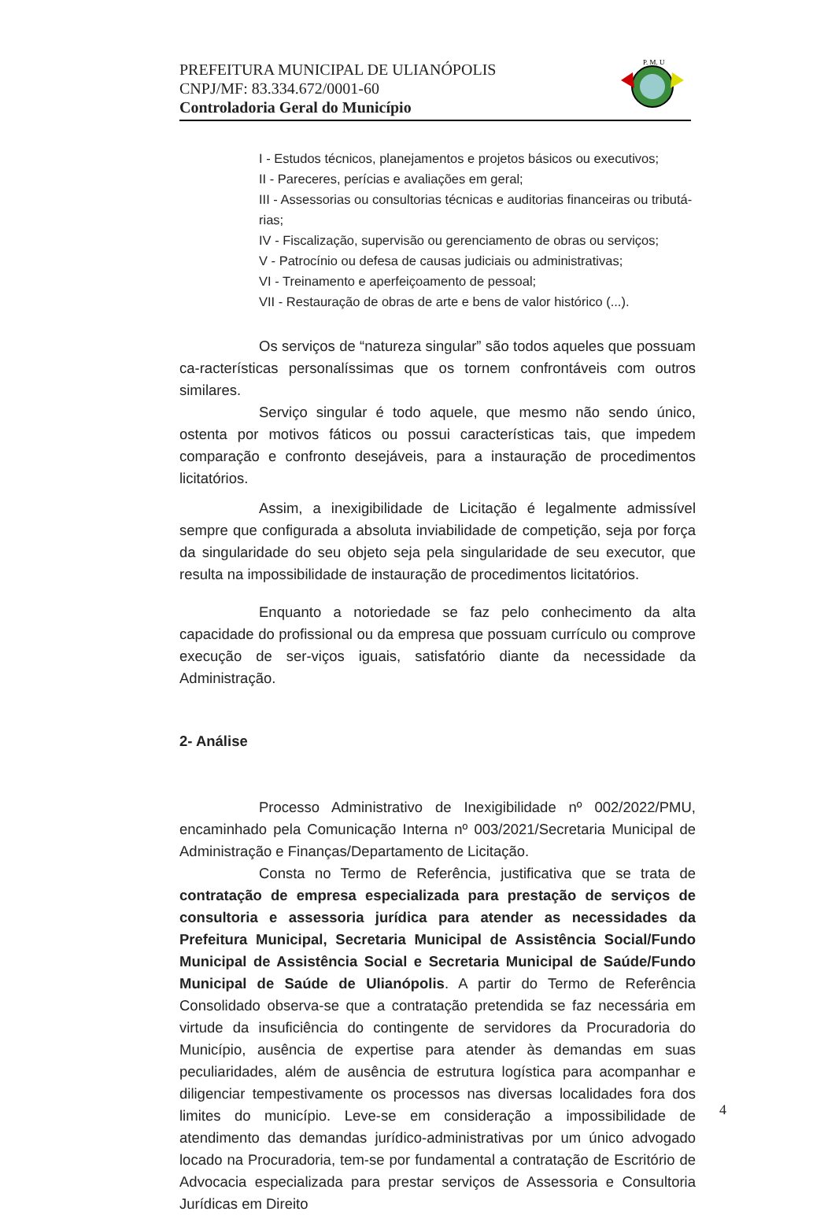PREFEITURA MUNICIPAL DE ULIANÓPOLIS
CNPJ/MF: 83.334.672/0001-60
Controladoria Geral do Município
P. M. U
I - Estudos técnicos, planejamentos e projetos básicos ou executivos;
II - Pareceres, perícias e avaliações em geral;
III - Assessorias ou consultorias técnicas e auditorias financeiras ou tributá-rias;
IV - Fiscalização, supervisão ou gerenciamento de obras ou serviços;
V - Patrocínio ou defesa de causas judiciais ou administrativas;
VI - Treinamento e aperfeiçoamento de pessoal;
VII - Restauração de obras de arte e bens de valor histórico (...).
Os serviços de “natureza singular” são todos aqueles que possuam ca-racterísticas personalíssimas que os tornem confrontáveis com outros similares.
Serviço singular é todo aquele, que mesmo não sendo único, ostenta por motivos fáticos ou possui características tais, que impedem comparação e confronto desejáveis, para a instauração de procedimentos licitatórios.
Assim, a inexigibilidade de Licitação é legalmente admissível sempre que configurada a absoluta inviabilidade de competição, seja por força da singularidade do seu objeto seja pela singularidade de seu executor, que resulta na impossibilidade de instauração de procedimentos licitatórios.
Enquanto a notoriedade se faz pelo conhecimento da alta capacidade do profissional ou da empresa que possuam currículo ou comprove execução de ser-viços iguais, satisfatório diante da necessidade da Administração.
2- Análise
Processo Administrativo de Inexigibilidade nº 002/2022/PMU, encaminhado pela Comunicação Interna nº 003/2021/Secretaria Municipal de Administração e Finanças/Departamento de Licitação.
Consta no Termo de Referência, justificativa que se trata de contratação de empresa especializada para prestação de serviços de consultoria e assessoria jurídica para atender as necessidades da Prefeitura Municipal, Secretaria Municipal de Assistência Social/Fundo Municipal de Assistência Social e Secretaria Municipal de Saúde/Fundo Municipal de Saúde de Ulianópolis. A partir do Termo de Referência Consolidado observa-se que a contratação pretendida se faz necessária em virtude da insuficiência do contingente de servidores da Procuradoria do Município, ausência de expertise para atender às demandas em suas peculiaridades, além de ausência de estrutura logística para acompanhar e diligenciar tempestivamente os processos nas diversas localidades fora dos limites do município. Leve-se em consideração a impossibilidade de atendimento das demandas jurídico-administrativas por um único advogado locado na Procuradoria, tem-se por fundamental a contratação de Escritório de Advocacia especializada para prestar serviços de Assessoria e Consultoria Jurídicas em Direito
4